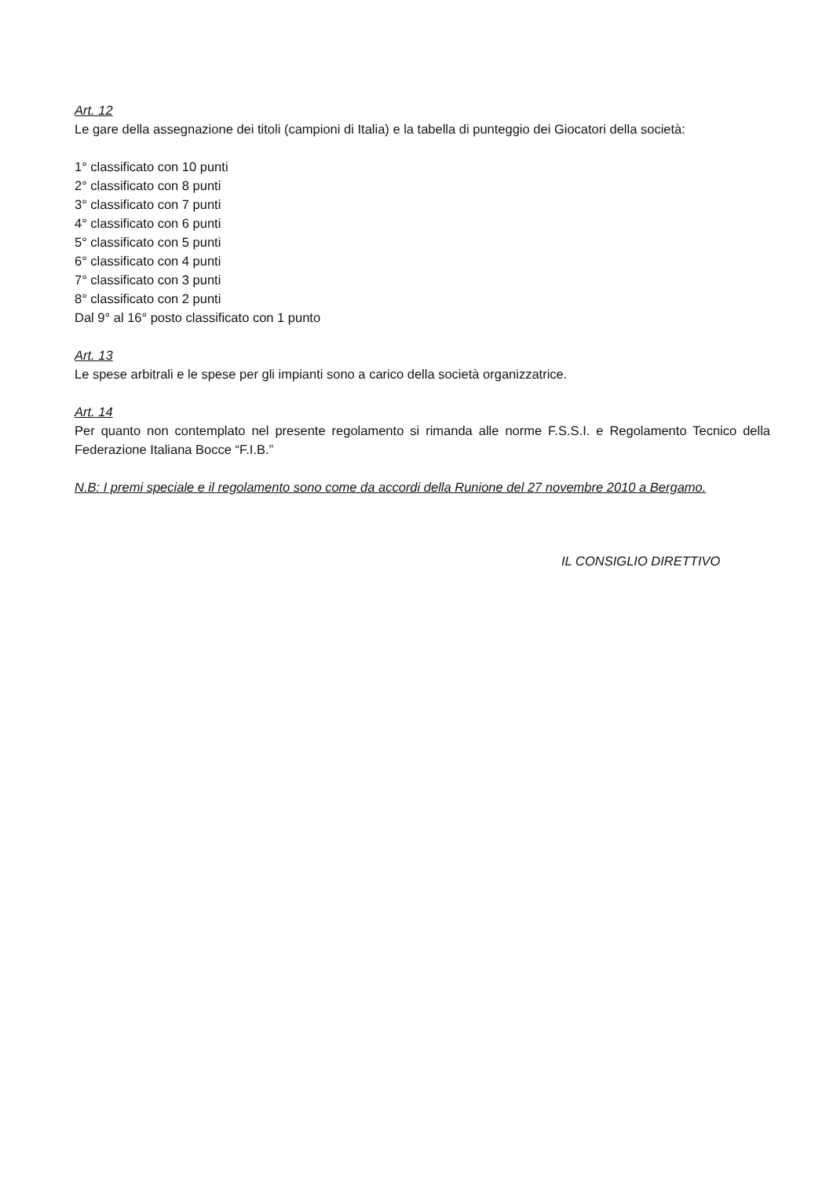Art. 12
Le gare della assegnazione dei titoli (campioni di Italia) e la tabella di punteggio dei Giocatori della società:
1° classificato con 10 punti
2° classificato con 8 punti
3° classificato con 7 punti
4° classificato con 6 punti
5° classificato con 5 punti
6° classificato con 4 punti
7° classificato con 3 punti
8° classificato con 2 punti
Dal 9° al 16° posto classificato con 1 punto
Art. 13
Le spese arbitrali e le spese per gli impianti sono a carico della società organizzatrice.
Art. 14
Per quanto non contemplato nel presente regolamento si rimanda alle norme F.S.S.I. e Regolamento Tecnico della Federazione Italiana Bocce “F.I.B.”
N.B: I premi speciale e il regolamento sono come da accordi della Runione del 27 novembre 2010 a Bergamo.
IL CONSIGLIO DIRETTIVO